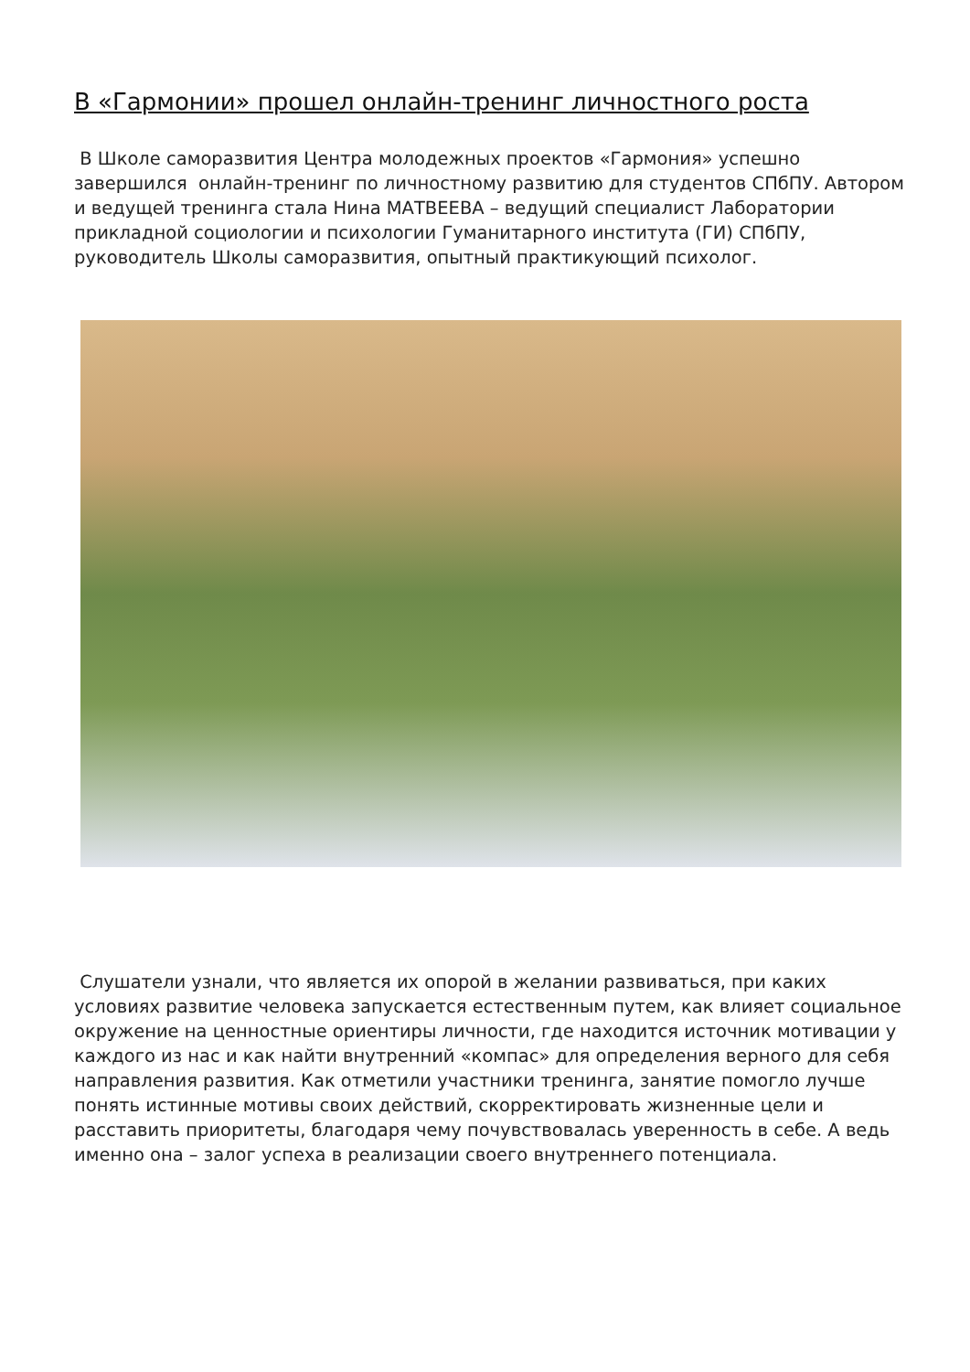В «Гармонии» прошел онлайн-тренинг личностного роста
В Школе саморазвития Центра молодежных проектов «Гармония» успешно завершился онлайн-тренинг по личностному развитию для студентов СПбПУ. Автором и ведущей тренинга стала Нина МАТВЕЕВА – ведущий специалист Лаборатории прикладной социологии и психологии Гуманитарного института (ГИ) СПбПУ, руководитель Школы саморазвития, опытный практикующий психолог.
Слушатели узнали, что является их опорой в желании развиваться, при каких условиях развитие человека запускается естественным путем, как влияет социальное окружение на ценностные ориентиры личности, где находится источник мотивации у каждого из нас и как найти внутренний «компас» для определения верного для себя направления развития. Как отметили участники тренинга, занятие помогло лучше понять истинные мотивы своих действий, скорректировать жизненные цели и расставить приоритеты, благодаря чему почувствовалась уверенность в себе. А ведь именно она – залог успеха в реализации своего внутреннего потенциала.